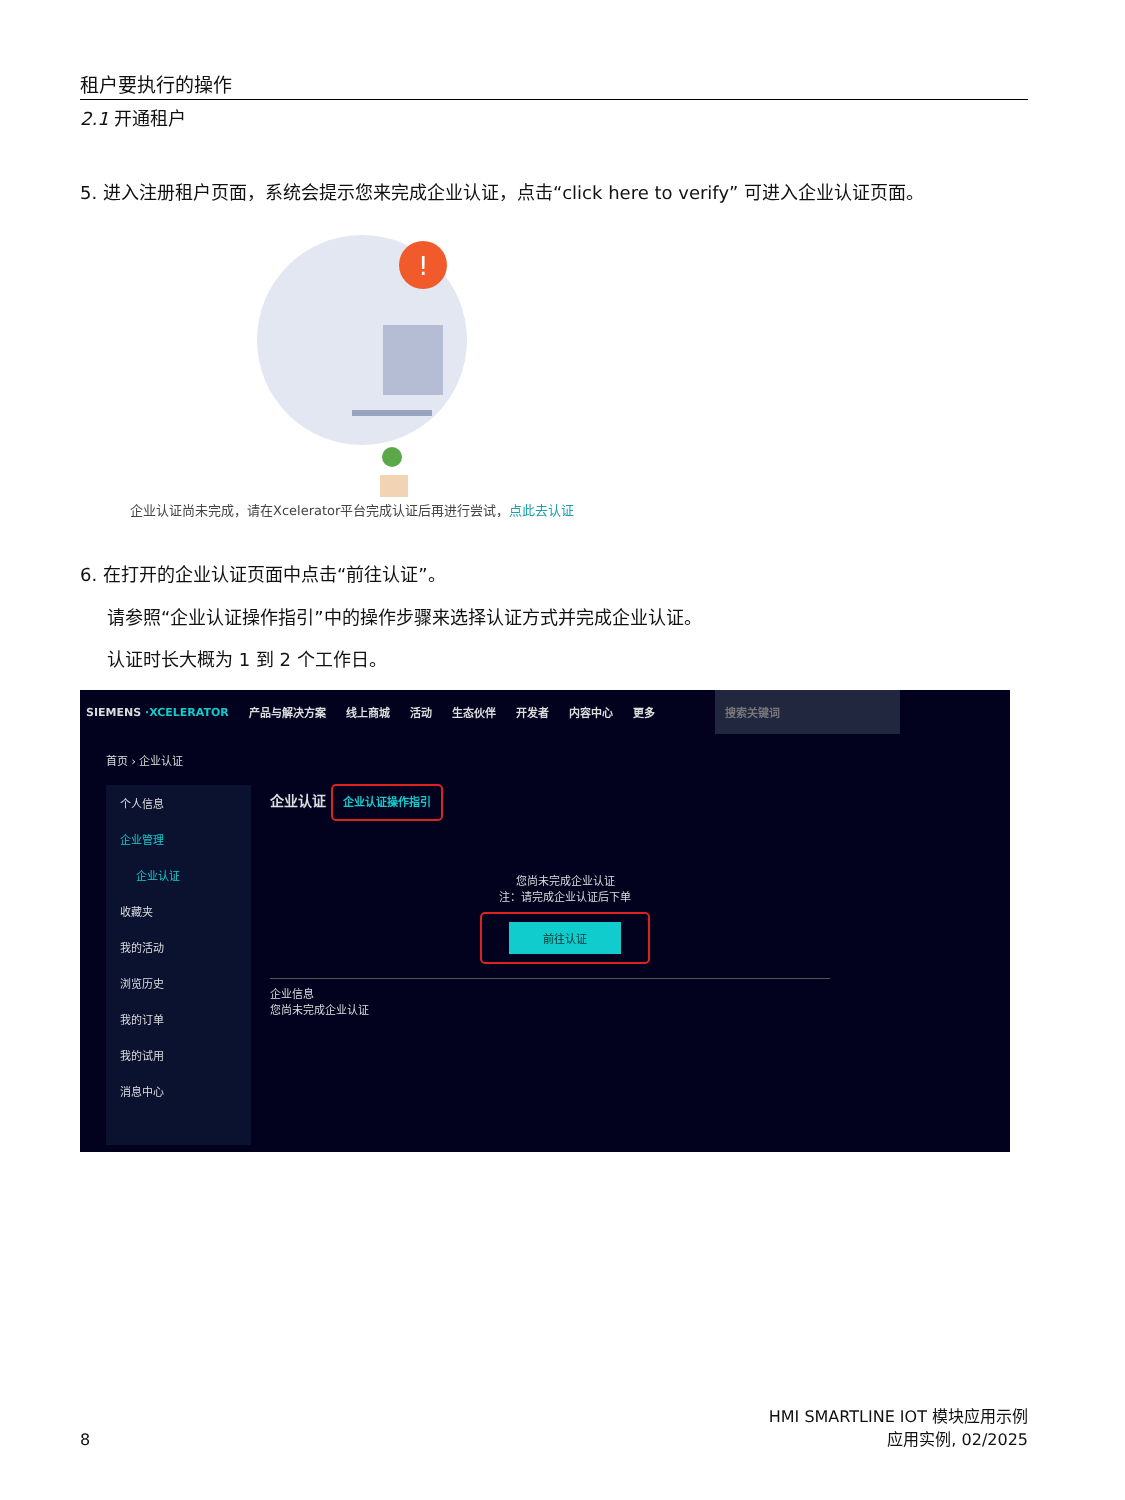租户要执行的操作
2.1 开通租户
5. 进入注册租户页面，系统会提示您来完成企业认证，点击“click here to verify” 可进入企业认证页面。
!
企业认证尚未完成，请在Xcelerator平台完成认证后再进行尝试，点此去认证
6. 在打开的企业认证页面中点击“前往认证”。
请参照“企业认证操作指引”中的操作步骤来选择认证方式并完成企业认证。
认证时长大概为 1 到 2 个工作日。
SIEMENS ·XCELERATOR 产品与解决方案 线上商城 活动 生态伙伴 开发者 内容中心 更多 搜索关键词
首页 › 企业认证
个人信息
企业管理
企业认证
收藏夹
我的活动
浏览历史
我的订单
我的试用
消息中心
企业认证 企业认证操作指引
您尚未完成企业认证
注：请完成企业认证后下单
前往认证
企业信息
您尚未完成企业认证
8
HMI SMARTLINE IOT 模块应用示例
应用实例, 02/2025